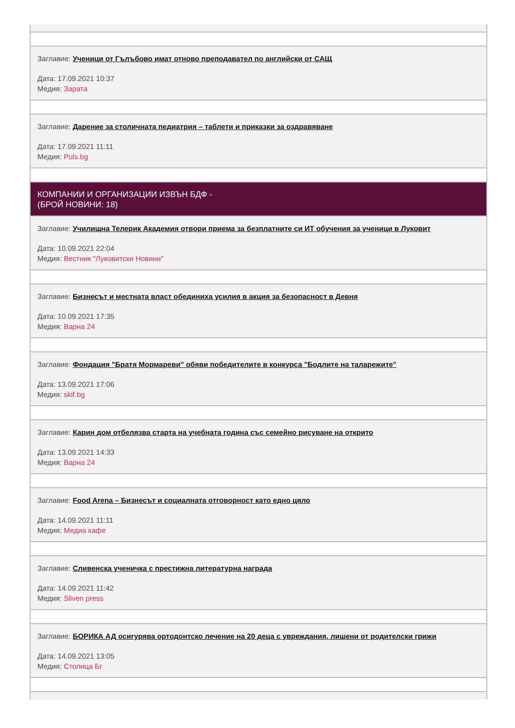Заглавие: Ученици от Гълъбово имат отново преподавател по английски от САЩ
Дата: 17.09.2021 10:37
Медия: Зарата
Заглавие: Дарение за столичната педиатрия – таблети и приказки за оздравяване
Дата: 17.09.2021 11:11
Медия: Puls.bg
КОМПАНИИ И ОРГАНИЗАЦИИ ИЗВЪН БДФ -
(БРОЙ НОВИНИ: 18)
Заглавие: Училищна Телерик Академия отвори приема за безплатните си ИТ обучения за ученици в Луковит
Дата: 10.09.2021 22:04
Медия: Вестник "Луковитски Новини"
Заглавие: Бизнесът и местната власт обединиха усилия в акция за безопасност в Девня
Дата: 10.09.2021 17:35
Медия: Варна 24
Заглавие: Фондация "Братя Мормареви" обяви победителите в конкурса "Бодлите на таларежите"
Дата: 13.09.2021 17:06
Медия: skif.bg
Заглавие: Карин дом отбелязва старта на учебната година със семейно рисуване на открито
Дата: 13.09.2021 14:33
Медия: Варна 24
Заглавие: Food Arena – Бизнесът и социалната отговорност като едно цяло
Дата: 14.09.2021 11:11
Медия: Медиа кафе
Заглавие: Сливенска ученичка с престижна литературна награда
Дата: 14.09.2021 11:42
Медия: Sliven press
Заглавие: БОРИКА АД осигурява ортодонтско лечение на 20 деца с увреждания, лишени от родителски грижи
Дата: 14.09.2021 13:05
Медия: Столица Бг